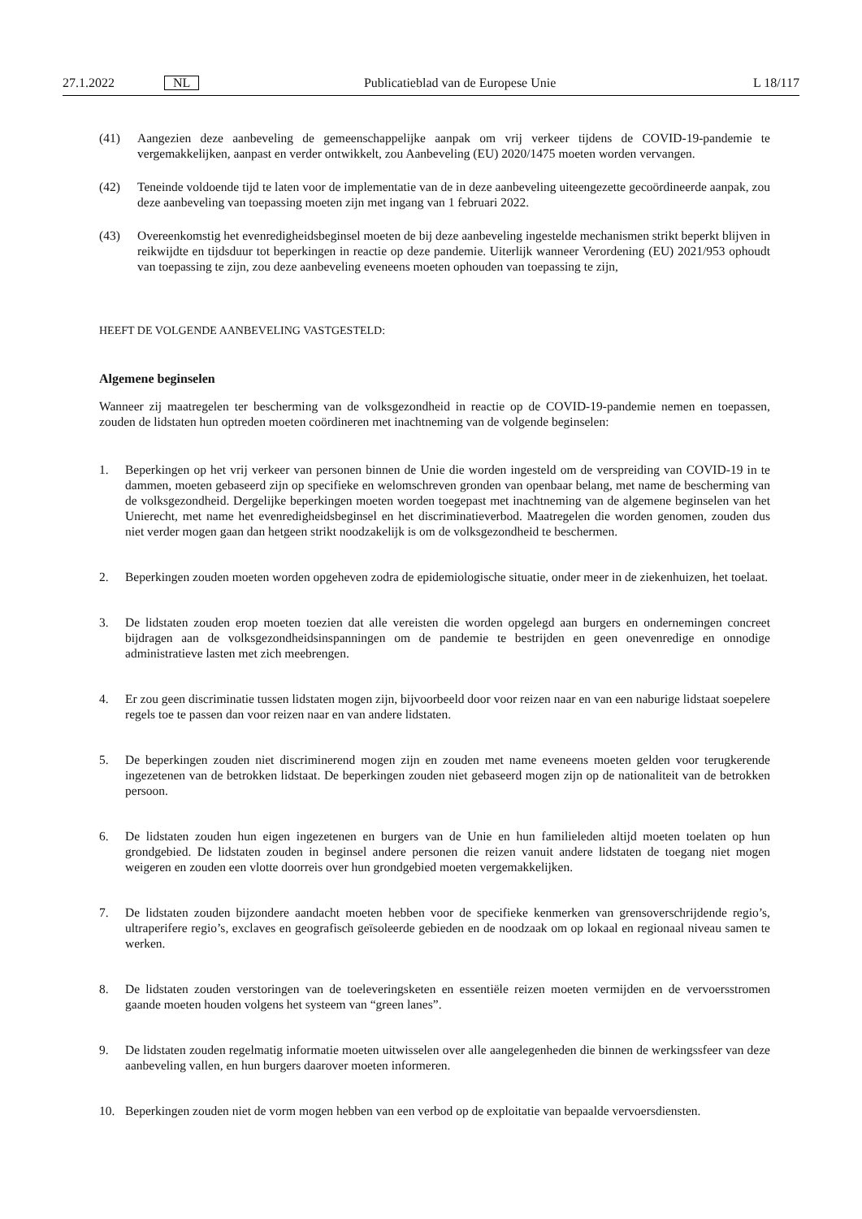27.1.2022 NL Publicatieblad van de Europese Unie L 18/117
(41) Aangezien deze aanbeveling de gemeenschappelijke aanpak om vrij verkeer tijdens de COVID-19-pandemie te vergemakkelijken, aanpast en verder ontwikkelt, zou Aanbeveling (EU) 2020/1475 moeten worden vervangen.
(42) Teneinde voldoende tijd te laten voor de implementatie van de in deze aanbeveling uiteengezette gecoördineerde aanpak, zou deze aanbeveling van toepassing moeten zijn met ingang van 1 februari 2022.
(43) Overeenkomstig het evenredigheidsbeginsel moeten de bij deze aanbeveling ingestelde mechanismen strikt beperkt blijven in reikwijdte en tijdsduur tot beperkingen in reactie op deze pandemie. Uiterlijk wanneer Verordening (EU) 2021/953 ophoudt van toepassing te zijn, zou deze aanbeveling eveneens moeten ophouden van toepassing te zijn,
HEEFT DE VOLGENDE AANBEVELING VASTGESTELD:
Algemene beginselen
Wanneer zij maatregelen ter bescherming van de volksgezondheid in reactie op de COVID-19-pandemie nemen en toepassen, zouden de lidstaten hun optreden moeten coördineren met inachtneming van de volgende beginselen:
1. Beperkingen op het vrij verkeer van personen binnen de Unie die worden ingesteld om de verspreiding van COVID-19 in te dammen, moeten gebaseerd zijn op specifieke en welomschreven gronden van openbaar belang, met name de bescherming van de volksgezondheid. Dergelijke beperkingen moeten worden toegepast met inachtneming van de algemene beginselen van het Unierecht, met name het evenredigheidsbeginsel en het discriminatieverbod. Maatregelen die worden genomen, zouden dus niet verder mogen gaan dan hetgeen strikt noodzakelijk is om de volksgezondheid te beschermen.
2. Beperkingen zouden moeten worden opgeheven zodra de epidemiologische situatie, onder meer in de ziekenhuizen, het toelaat.
3. De lidstaten zouden erop moeten toezien dat alle vereisten die worden opgelegd aan burgers en ondernemingen concreet bijdragen aan de volksgezondheidsinspanningen om de pandemie te bestrijden en geen onevenredige en onnodige administratieve lasten met zich meebrengen.
4. Er zou geen discriminatie tussen lidstaten mogen zijn, bijvoorbeeld door voor reizen naar en van een naburige lidstaat soepelere regels toe te passen dan voor reizen naar en van andere lidstaten.
5. De beperkingen zouden niet discriminerend mogen zijn en zouden met name eveneens moeten gelden voor terugkerende ingezetenen van de betrokken lidstaat. De beperkingen zouden niet gebaseerd mogen zijn op de nationaliteit van de betrokken persoon.
6. De lidstaten zouden hun eigen ingezetenen en burgers van de Unie en hun familieleden altijd moeten toelaten op hun grondgebied. De lidstaten zouden in beginsel andere personen die reizen vanuit andere lidstaten de toegang niet mogen weigeren en zouden een vlotte doorreis over hun grondgebied moeten vergemakkelijken.
7. De lidstaten zouden bijzondere aandacht moeten hebben voor de specifieke kenmerken van grensoverschrijdende regio’s, ultraperifere regio’s, exclaves en geografisch geïsoleerde gebieden en de noodzaak om op lokaal en regionaal niveau samen te werken.
8. De lidstaten zouden verstoringen van de toeleveringsketen en essentiële reizen moeten vermijden en de vervoersstromen gaande moeten houden volgens het systeem van “green lanes”.
9. De lidstaten zouden regelmatig informatie moeten uitwisselen over alle aangelegenheden die binnen de werkingssfeer van deze aanbeveling vallen, en hun burgers daarover moeten informeren.
10. Beperkingen zouden niet de vorm mogen hebben van een verbod op de exploitatie van bepaalde vervoersdiensten.